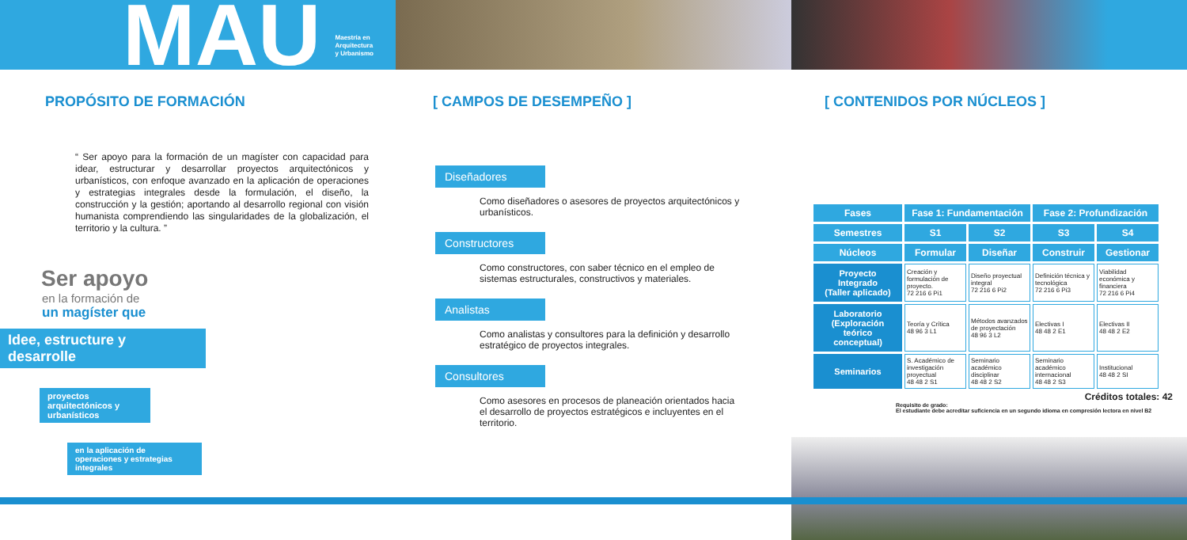MAU
Maestría en
Arquitectura
y Urbanismo
PROPÓSITO DE FORMACIÓN
“ Ser apoyo para la formación de un magíster con capacidad para idear, estructurar y desarrollar proyectos arquitectónicos y urbanísticos, con enfoque avanzado en la aplicación de operaciones y estrategias integrales desde la formulación, el diseño, la construcción y la gestión; aportando al desarrollo regional con visión humanista comprendiendo las singularidades de la globalización, el territorio y la cultura. ”
Ser apoyo
en la formación de
un magíster que
Idee, estructure y desarrolle
proyectos arquitectónicos y urbanísticos
en la aplicación de operaciones y estrategias integrales
[ CAMPOS DE DESEMPEÑO ]
Diseñadores
Como diseñadores o asesores de proyectos arquitectónicos y urbanísticos.
Constructores
Como constructores, con saber técnico en el empleo de sistemas estructurales, constructivos y materiales.
Analistas
Como analistas y consultores para la definición y desarrollo estratégico de proyectos integrales.
Consultores
Como asesores en procesos de planeación orientados hacia el desarrollo de proyectos estratégicos e incluyentes en el territorio.
[ CONTENIDOS POR NÚCLEOS ]
| Fases | Fase 1: Fundamentación | | Fase 2: Profundización | |
| --- | --- | --- | --- | --- |
| Semestres | S1 | S2 | S3 | S4 |
| Núcleos | Formular | Diseñar | Construir | Gestionar |
| Proyecto Integrado (Taller aplicado) | Creación y formulación de proyecto. 72 216 6 Pi1 | Diseño proyectual integral 72 216 6 Pi2 | Definición técnica y tecnológica 72 216 6 Pi3 | Viabilidad económica y financiera 72 216 6 Pi4 |
| Laboratorio (Exploración teórico conceptual) | Teoría y Crítica 48 96 3 L1 | Métodos avanzados de proyectación 48 96 3 L2 | Electivas I 48 48 2 E1 | Electivas II 48 48 2 E2 |
| Seminarios | S. Académico de investigación proyectual 48 48 2 S1 | Seminario académico disciplinar 48 48 2 S2 | Seminario académico internacional 48 48 2 S3 | Institucional 48 48 2 SI |
Créditos totales: 42
Requisito de grado:
El estudiante debe acreditar suficiencia en un segundo idioma en compresión lectora en nivel B2